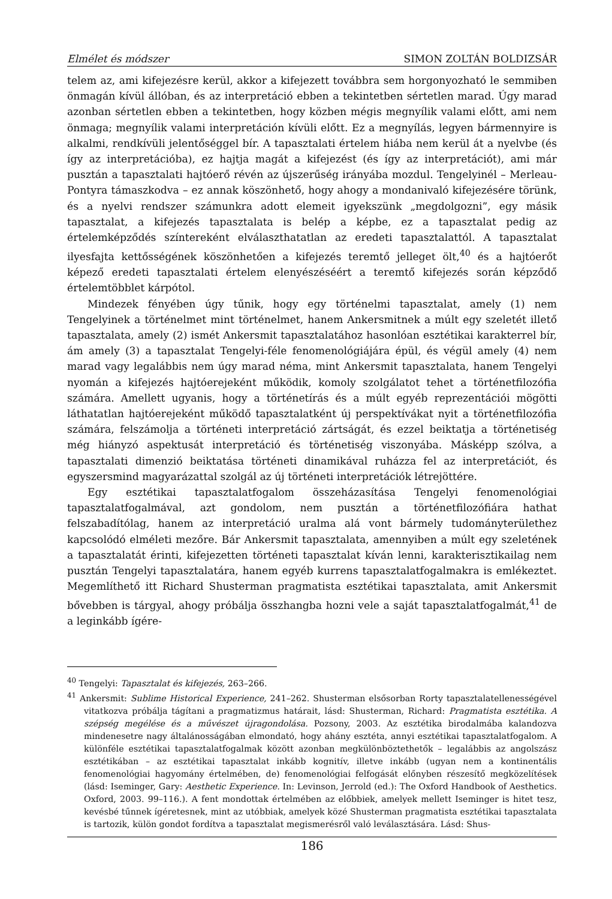Elmélet és módszer SIMON ZOLTÁN BOLDIZSÁR
telem az, ami kifejezésre kerül, akkor a kifejezett továbbra sem horgonyozható le semmiben önmagán kívül állóban, és az interpretáció ebben a tekintetben sértetlen marad. Úgy marad azonban sértetlen ebben a tekintetben, hogy közben mégis megnyílik valami előtt, ami nem önmaga; megnyílik valami interpretáción kívüli előtt. Ez a megnyílás, legyen bármennyire is alkalmi, rendkívüli jelentőséggel bír. A tapasztalati értelem hiába nem kerül át a nyelvbe (és így az interpretációba), ez hajtja magát a kifejezést (és így az interpretációt), ami már pusztán a tapasztalati hajtóerő révén az újszerűség irányába mozdul. Tengelyinél – Merleau-Pontyra támaszkodva – ez annak köszönhető, hogy ahogy a mondanivaló kifejezésére törünk, és a nyelvi rendszer számunkra adott elemeit igyekszünk „megdolgozni”, egy másik tapasztalat, a kifejezés tapasztalata is belép a képbe, ez a tapasztalat pedig az értelemképződés színtereként elválaszthatatlan az eredeti tapasztalattól. A tapasztalat ilyesfajta kettősségének köszönhetően a kifejezés teremtő jelleget ölt,<sup>40</sup> és a hajtóerőt képező eredeti tapasztalati értelem elenyészéséért a teremtő kifejezés során képződő értelemtöbblet kárpótol.
Mindezek fényében úgy tűnik, hogy egy történelmi tapasztalat, amely (1) nem Tengelyinek a történelmet mint történelmet, hanem Ankersmitnek a múlt egy szeletét illető tapasztalata, amely (2) ismét Ankersmit tapasztalatához hasonlóan esztétikai karakterrel bír, ám amely (3) a tapasztalat Tengelyi-féle fenomenológiájára épül, és végül amely (4) nem marad vagy legalábbis nem úgy marad néma, mint Ankersmit tapasztalata, hanem Tengelyi nyomán a kifejezés hajtóerejeként működik, komoly szolgálatot tehet a történetfilozófia számára. Amellett ugyanis, hogy a történetírás és a múlt egyéb reprezentációi mögötti láthatatlan hajtóerejeként működő tapasztalatként új perspektívákat nyit a történetfilozófia számára, felszámolja a történeti interpretáció zártságát, és ezzel beiktatja a történetiség még hiányzó aspektusát interpretáció és történetiség viszonyába. Másképp szólva, a tapasztalati dimenzió beiktatása történeti dinamikával ruházza fel az interpretációt, és egyszersmind magyarázattal szolgál az új történeti interpretációk létrejöttére.
Egy esztétikai tapasztalatfogalom összeházasítása Tengelyi fenomenológiai tapasztalatfogalmával, azt gondolom, nem pusztán a történetfilozófiára hathat felszabadítólag, hanem az interpretáció uralma alá vont bármely tudományterülethez kapcsolódó elméleti mezőre. Bár Ankersmit tapasztalata, amennyiben a múlt egy szeletének a tapasztalatát érinti, kifejezetten történeti tapasztalat kíván lenni, karakterisztikailag nem pusztán Tengelyi tapasztalatára, hanem egyéb kurrens tapasztalatfogalmakra is emlékeztet. Megemlíthető itt Richard Shusterman pragmatista esztétikai tapasztalata, amit Ankersmit bővebben is tárgyal, ahogy próbálja összhangba hozni vele a saját tapasztalatfogalmát,<sup>41</sup> de a leginkább ígére-
<sup>40</sup> Tengelyi: Tapasztalat és kifejezés, 263–266.
<sup>41</sup> Ankersmit: Sublime Historical Experience, 241–262. Shusterman elsősorban Rorty tapasztalatellenességével vitatkozva próbálja tágítani a pragmatizmus határait, lásd: Shusterman, Richard: Pragmatista esztétika. A szépség megélése és a művészet újragondolása. Pozsony, 2003. Az esztétika birodalmába kalandozva mindenesetre nagy általánosságában elmondató, hogy ahány esztéta, annyi esztétikai tapasztalatfogalom. A különféle esztétikai tapasztalatfogalmak között azonban megkülönböztethetők – legalábbis az angolszász esztétikában – az esztétikai tapasztalat inkább kognitív, illetve inkább (ugyan nem a kontinentális fenomenológiai hagyomány értelmében, de) fenomenológiai felfogását előnyben részesítő megközelítések (lásd: Iseminger, Gary: Aesthetic Experience. In: Levinson, Jerrold (ed.): The Oxford Handbook of Aesthetics. Oxford, 2003. 99–116.). A fent mondottak értelmében az előbbiek, amelyek mellett Iseminger is hitet tesz, kevésbé tűnnek ígéretesnek, mint az utóbbiak, amelyek közé Shusterman pragmatista esztétikai tapasztalata is tartozik, külön gondot fordítva a tapasztalat megismerésről való leválasztására. Lásd: Shus-
186